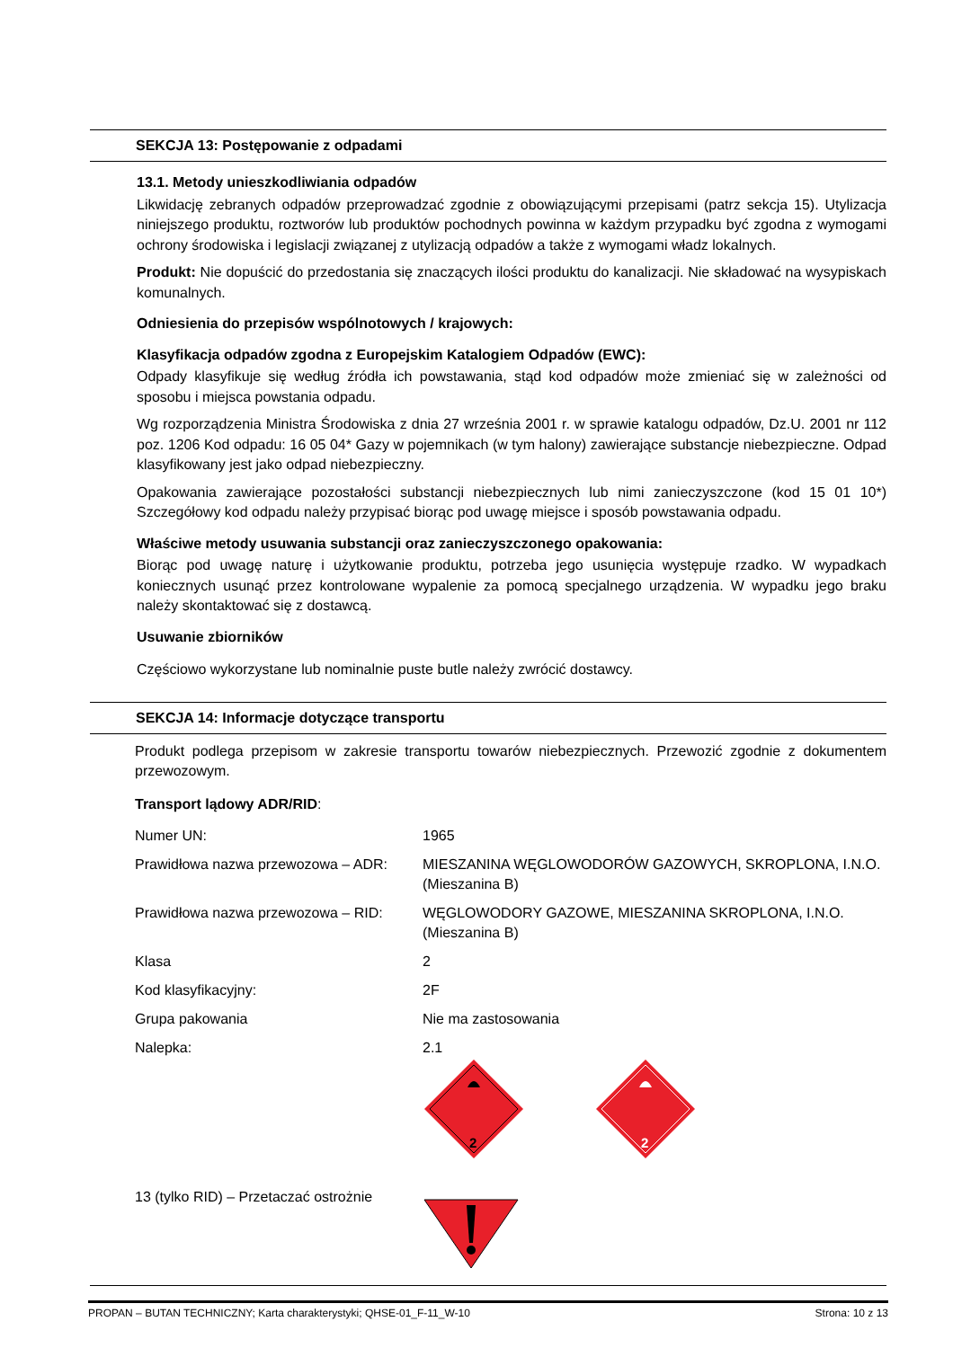SEKCJA 13: Postępowanie z odpadami
13.1. Metody unieszkodliwiania odpadów
Likwidację zebranych odpadów przeprowadzać zgodnie z obowiązującymi przepisami (patrz sekcja 15). Utylizacja niniejszego produktu, roztworów lub produktów pochodnych powinna w każdym przypadku być zgodna z wymogami ochrony środowiska i legislacji związanej z utylizacją odpadów a także z wymogami władz lokalnych.
Produkt: Nie dopuścić do przedostania się znaczących ilości produktu do kanalizacji. Nie składować na wysypiskach komunalnych.
Odniesienia do przepisów wspólnotowych / krajowych:
Klasyfikacja odpadów zgodna z Europejskim Katalogiem Odpadów (EWC):
Odpady klasyfikuje się według źródła ich powstawania, stąd kod odpadów może zmieniać się w zależności od sposobu i miejsca powstania odpadu.
Wg rozporządzenia Ministra Środowiska z dnia 27 września 2001 r. w sprawie katalogu odpadów, Dz.U. 2001 nr 112 poz. 1206 Kod odpadu: 16 05 04* Gazy w pojemnikach (w tym halony) zawierające substancje niebezpieczne. Odpad klasyfikowany jest jako odpad niebezpieczny.
Opakowania zawierające pozostałości substancji niebezpiecznych lub nimi zanieczyszczone (kod 15 01 10*) Szczegółowy kod odpadu należy przypisać biorąc pod uwagę miejsce i sposób powstawania odpadu.
Właściwe metody usuwania substancji oraz zanieczyszczonego opakowania:
Biorąc pod uwagę naturę i użytkowanie produktu, potrzeba jego usunięcia występuje rzadko. W wypadkach koniecznych usunąć przez kontrolowane wypalenie za pomocą specjalnego urządzenia. W wypadku jego braku należy skontaktować się z dostawcą.
Usuwanie zbiorników
Częściowo wykorzystane lub nominalnie puste butle należy zwrócić dostawcy.
SEKCJA 14: Informacje dotyczące transportu
Produkt podlega przepisom w zakresie transportu towarów niebezpiecznych. Przewozić zgodnie z dokumentem przewozowym.
Transport lądowy ADR/RID:
| Numer UN: | 1965 |
| Prawidłowa nazwa przewozowa – ADR: | MIESZANINA WĘGLOWODORÓW GAZOWYCH, SKROPLONA, I.N.O. (Mieszanina B) |
| Prawidłowa nazwa przewozowa – RID: | WĘGLOWODORY GAZOWE, MIESZANINA SKROPLONA, I.N.O. (Mieszanina B) |
| Klasa | 2 |
| Kod klasyfikacyjny: | 2F |
| Grupa pakowania | Nie ma zastosowania |
| Nalepka: | 2.1 2 2 |
| 13 (tylko RID) – Przetaczać ostrożnie | |
PROPAN – BUTAN TECHNICZNY; Karta charakterystyki; QHSE-01_F-11_W-10 Strona: 10 z 13